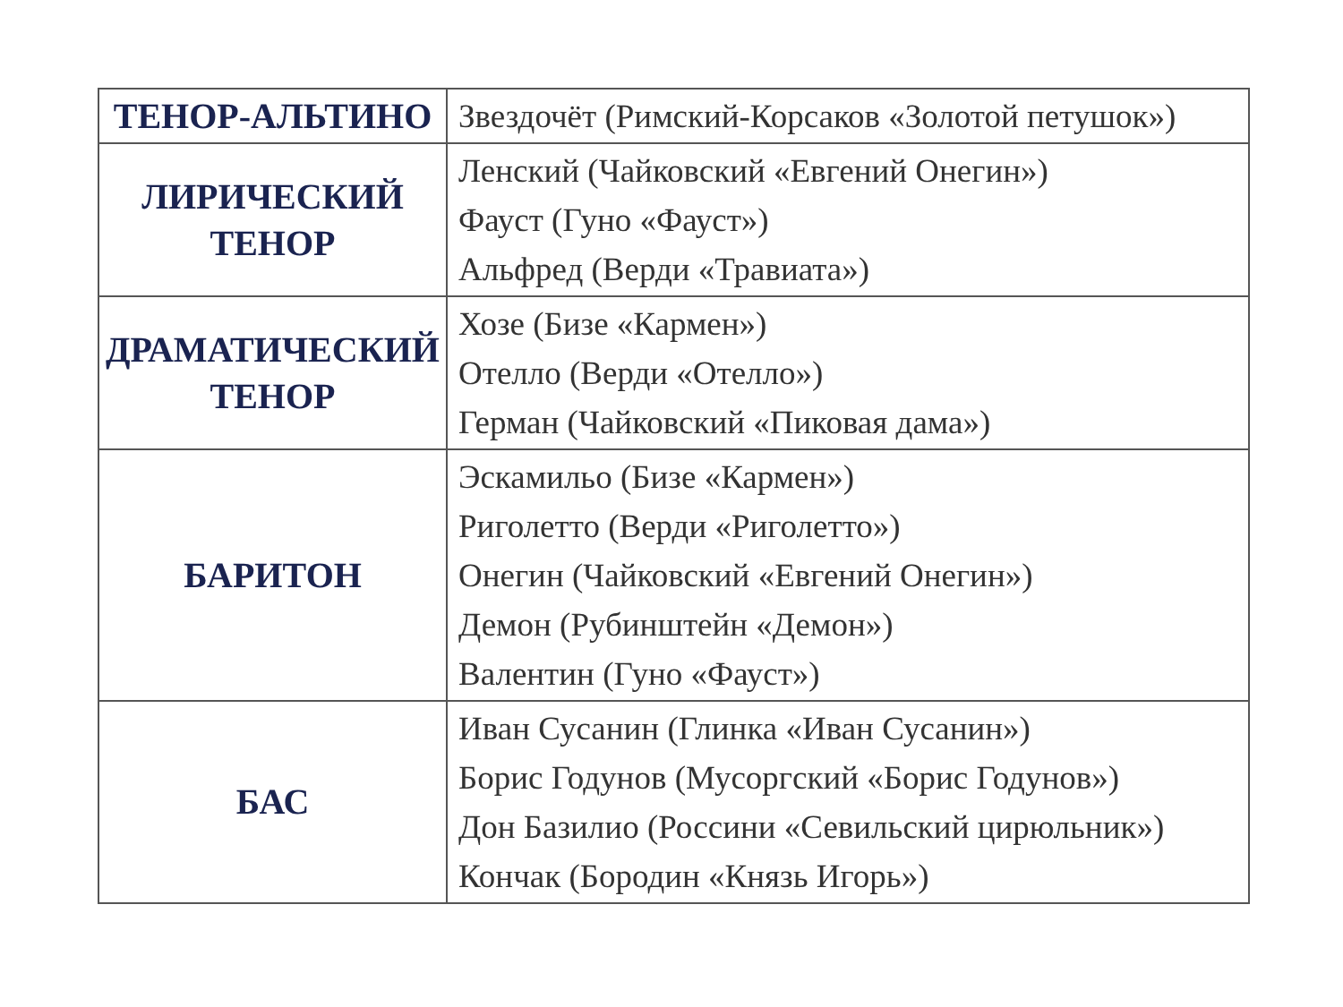| ТЕНОР-АЛЬТИНО | Звездочёт (Римский-Корсаков «Золотой петушок») |
| ЛИРИЧЕСКИЙ ТЕНОР | Ленский (Чайковский «Евгений Онегин») Фауст (Гуно «Фауст») Альфред (Верди «Травиата») |
| ДРАМАТИЧЕСКИЙ ТЕНОР | Хозе (Бизе «Кармен») Отелло (Верди «Отелло») Герман (Чайковский «Пиковая дама») |
| БАРИТОН | Эскамильо (Бизе «Кармен») Риголетто (Верди «Риголетто») Онегин (Чайковский «Евгений Онегин») Демон (Рубинштейн «Демон») Валентин (Гуно «Фауст») |
| БАС | Иван Сусанин (Глинка «Иван Сусанин») Борис Годунов (Мусоргский «Борис Годунов») Дон Базилио (Россини «Севильский цирюльник») Кончак (Бородин «Князь Игорь») |